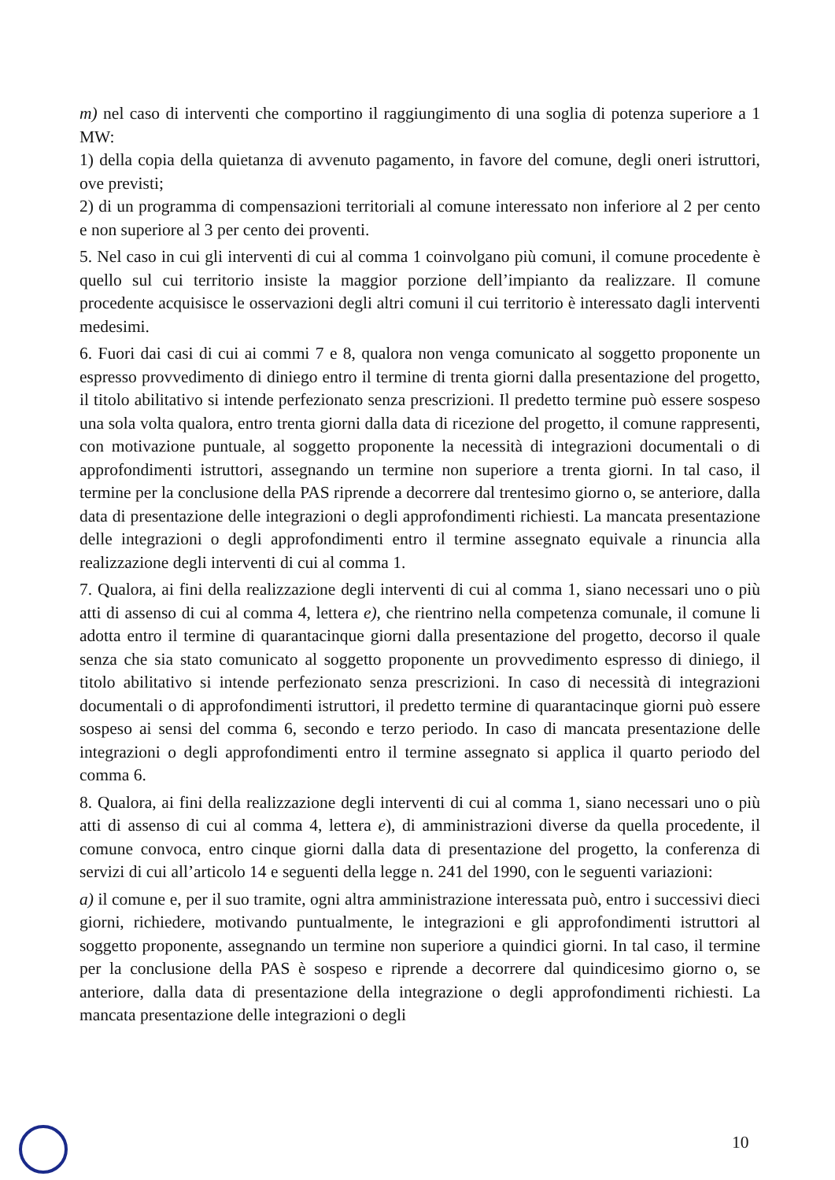m) nel caso di interventi che comportino il raggiungimento di una soglia di potenza superiore a 1 MW:
1) della copia della quietanza di avvenuto pagamento, in favore del comune, degli oneri istruttori, ove previsti;
2) di un programma di compensazioni territoriali al comune interessato non inferiore al 2 per cento e non superiore al 3 per cento dei proventi.
5. Nel caso in cui gli interventi di cui al comma 1 coinvolgano più comuni, il comune procedente è quello sul cui territorio insiste la maggior porzione dell’impianto da realizzare. Il comune procedente acquisisce le osservazioni degli altri comuni il cui territorio è interessato dagli interventi medesimi.
6. Fuori dai casi di cui ai commi 7 e 8, qualora non venga comunicato al soggetto proponente un espresso provvedimento di diniego entro il termine di trenta giorni dalla presentazione del progetto, il titolo abilitativo si intende perfezionato senza prescrizioni. Il predetto termine può essere sospeso una sola volta qualora, entro trenta giorni dalla data di ricezione del progetto, il comune rappresenti, con motivazione puntuale, al soggetto proponente la necessità di integrazioni documentali o di approfondimenti istruttori, assegnando un termine non superiore a trenta giorni. In tal caso, il termine per la conclusione della PAS riprende a decorrere dal trentesimo giorno o, se anteriore, dalla data di presentazione delle integrazioni o degli approfondimenti richiesti. La mancata presentazione delle integrazioni o degli approfondimenti entro il termine assegnato equivale a rinuncia alla realizzazione degli interventi di cui al comma 1.
7. Qualora, ai fini della realizzazione degli interventi di cui al comma 1, siano necessari uno o più atti di assenso di cui al comma 4, lettera e), che rientrino nella competenza comunale, il comune li adotta entro il termine di quarantacinque giorni dalla presentazione del progetto, decorso il quale senza che sia stato comunicato al soggetto proponente un provvedimento espresso di diniego, il titolo abilitativo si intende perfezionato senza prescrizioni. In caso di necessità di integrazioni documentali o di approfondimenti istruttori, il predetto termine di quarantacinque giorni può essere sospeso ai sensi del comma 6, secondo e terzo periodo. In caso di mancata presentazione delle integrazioni o degli approfondimenti entro il termine assegnato si applica il quarto periodo del comma 6.
8. Qualora, ai fini della realizzazione degli interventi di cui al comma 1, siano necessari uno o più atti di assenso di cui al comma 4, lettera e), di amministrazioni diverse da quella procedente, il comune convoca, entro cinque giorni dalla data di presentazione del progetto, la conferenza di servizi di cui all’articolo 14 e seguenti della legge n. 241 del 1990, con le seguenti variazioni:
a) il comune e, per il suo tramite, ogni altra amministrazione interessata può, entro i successivi dieci giorni, richiedere, motivando puntualmente, le integrazioni e gli approfondimenti istruttori al soggetto proponente, assegnando un termine non superiore a quindici giorni. In tal caso, il termine per la conclusione della PAS è sospeso e riprende a decorrere dal quindicesimo giorno o, se anteriore, dalla data di presentazione della integrazione o degli approfondimenti richiesti. La mancata presentazione delle integrazioni o degli
10